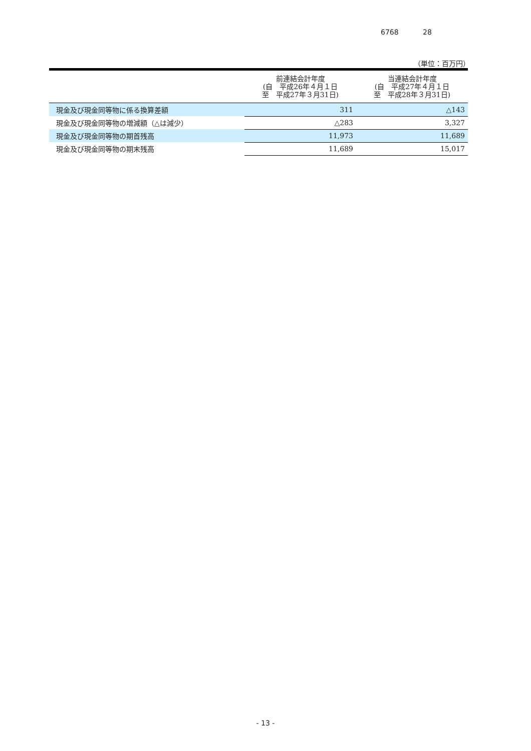6768 28
（単位：百万円）
| | 前連結会計年度 (自 平成26年４月１日 至 平成27年３月31日) | 当連結会計年度 (自 平成27年４月１日 至 平成28年３月31日) |
| --- | --- | --- |
| 現金及び現金同等物に係る換算差額 | 311 | △143 |
| 現金及び現金同等物の増減額（△は減少） | △283 | 3,327 |
| 現金及び現金同等物の期首残高 | 11,973 | 11,689 |
| 現金及び現金同等物の期末残高 | 11,689 | 15,017 |
- 13 -